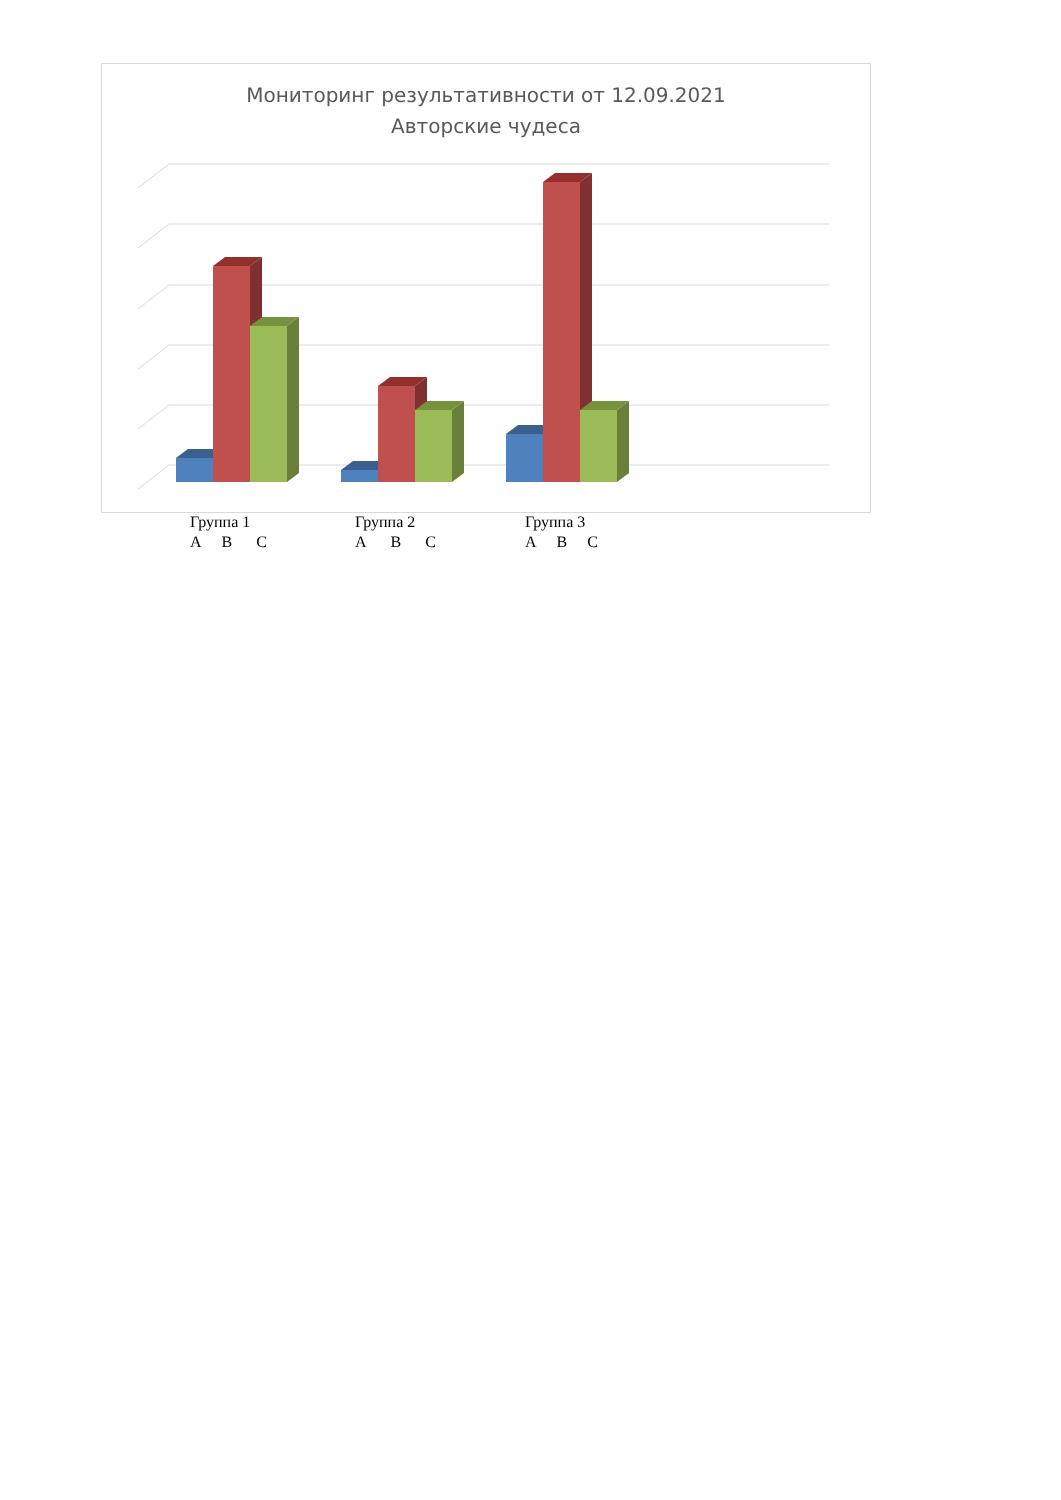Мониторинг результативности от 12.09.2021
Авторские чудеса
Группа 1
А В С
Группа 2
А В С
Группа 3
А В С